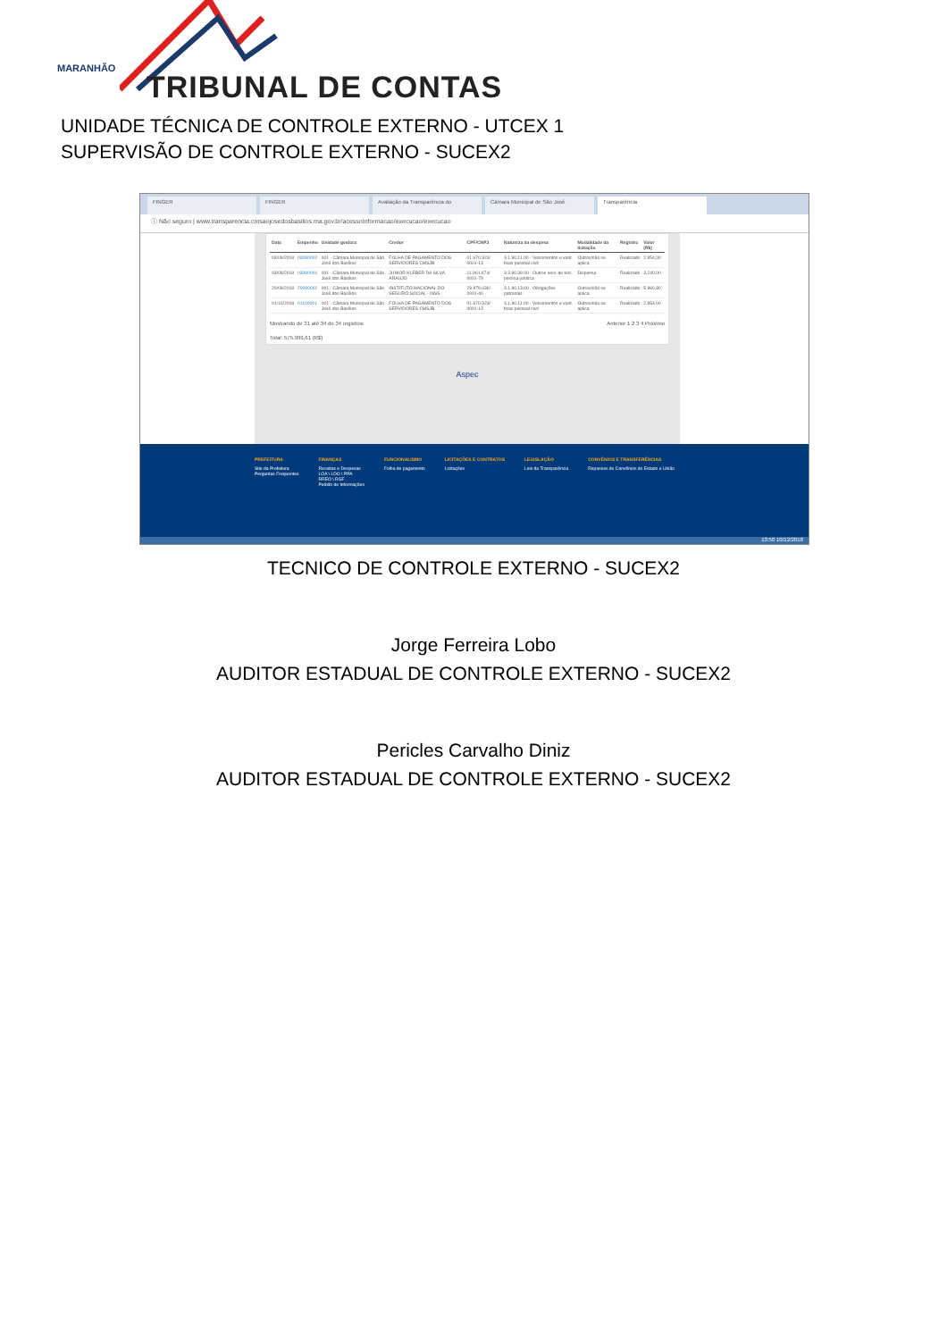MARANHÃO
TRIBUNAL DE CONTAS
UNIDADE TÉCNICA DE CONTROLE EXTERNO - UTCEX 1
SUPERVISÃO DE CONTROLE EXTERNO - SUCEX2
FINGER FINGER Avaliação da Transparência do Câmara Municipal de São José Transparência
ⓘ Não seguro | www.transparencia.cmsaojosedosbasilios.ma.gov.br/acessoInformacao/execucao/execucao
| Data | Empenho | Unidade gestora | Credor | CPF/CNPJ | Natureza da despesa | Modalidade da licitação | Registro | Valor (R$) |
| --- | --- | --- | --- | --- | --- | --- | --- | --- |
| 03/09/2018 | 03090002 | 001 - Câmara Municipal de São José dos Basílios | FOLHA DE PAGAMENTO DOS SERVIDORES CMSJB | 01.670.923/ 0001-13 | 3.1.90.11.00 - Vencimentos e vant. fixas pessoal civil | Outros/não se aplica | Realizado | 2.954,00 |
| 03/09/2018 | 03090001 | 001 - Câmara Municipal de São José dos Basílios | JUNIOR KLEBER DA SILVA ARAUJO | 11.961.674/ 0001-79 | 3.3.90.39.00 - Outros serv. de terc. pessoa jurídica | Dispensa | Realizado | 3.240,00 |
| 20/09/2018 | 20090001 | 001 - Câmara Municipal de São José dos Basílios | INSTITUTO NACIONAL DO SEGURO SOCIAL - INSS | 29.979.036/ 0001-40 | 3.1.90.13.00 - Obrigações patronais | Outros/não se aplica | Realizado | 5.990,80 |
| 01/10/2018 | 01100001 | 001 - Câmara Municipal de São José dos Basílios | FOLHA DE PAGAMENTO DOS SERVIDORES CMSJB | 01.670.923/ 0001-13 | 3.1.90.11.00 - Vencimentos e vant. fixas pessoal civil | Outros/não se aplica | Realizado | 2.954,00 |
Mostrando de 31 até 34 de 34 registros Anterior 1 2 3 4 Próximo
Total: 575.999,61 (R$)
Aspec
PREFEITURA
Site da Prefeitura
Perguntas Frequentes
FINANÇAS
Receitas e Despesas
LOA \ LDO \ PPA
RREO \ RGF
Pedido de Informações
FUNCIONALISMO
Folha de pagamento
LICITAÇÕES E CONTRATOS
Licitações
LEGISLAÇÃO
Leis da Transparência
CONVÊNIOS E TRANSFERÊNCIAS
Repasses de Convênios do Estado e União
13:50 10/12/2018
TECNICO DE CONTROLE EXTERNO - SUCEX2
Jorge Ferreira Lobo
AUDITOR ESTADUAL DE CONTROLE EXTERNO - SUCEX2
Pericles Carvalho Diniz
AUDITOR ESTADUAL DE CONTROLE EXTERNO - SUCEX2